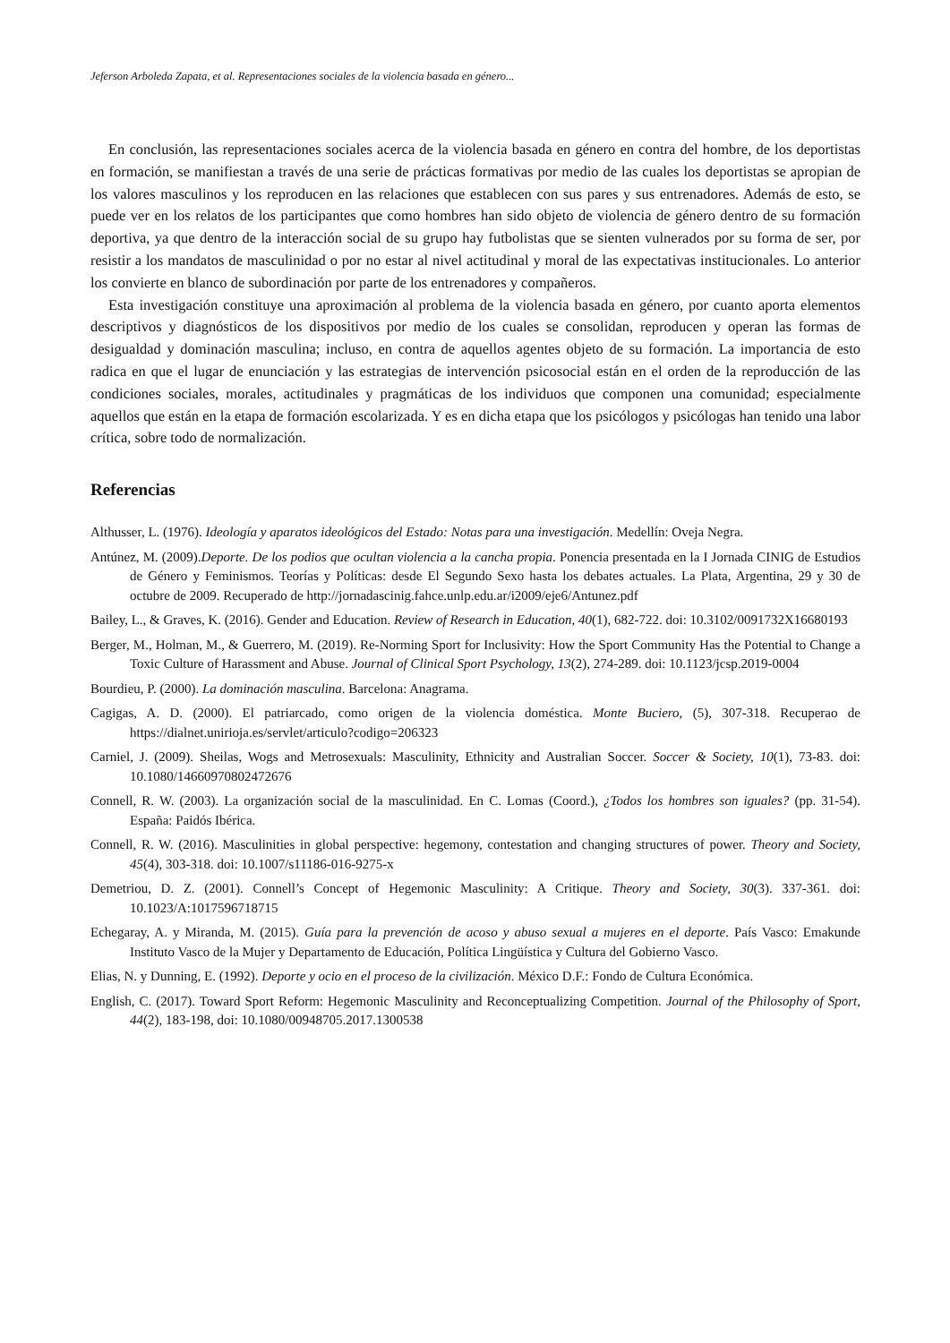Jeferson Arboleda Zapata, et al. Representaciones sociales de la violencia basada en género...
En conclusión, las representaciones sociales acerca de la violencia basada en género en contra del hombre, de los deportistas en formación, se manifiestan a través de una serie de prácticas formativas por medio de las cuales los deportistas se apropian de los valores masculinos y los reproducen en las relaciones que establecen con sus pares y sus entrenadores. Además de esto, se puede ver en los relatos de los participantes que como hombres han sido objeto de violencia de género dentro de su formación deportiva, ya que dentro de la interacción social de su grupo hay futbolistas que se sienten vulnerados por su forma de ser, por resistir a los mandatos de masculinidad o por no estar al nivel actitudinal y moral de las expectativas institucionales. Lo anterior los convierte en blanco de subordinación por parte de los entrenadores y compañeros.
Esta investigación constituye una aproximación al problema de la violencia basada en género, por cuanto aporta elementos descriptivos y diagnósticos de los dispositivos por medio de los cuales se consolidan, reproducen y operan las formas de desigualdad y dominación masculina; incluso, en contra de aquellos agentes objeto de su formación. La importancia de esto radica en que el lugar de enunciación y las estrategias de intervención psicosocial están en el orden de la reproducción de las condiciones sociales, morales, actitudinales y pragmáticas de los individuos que componen una comunidad; especialmente aquellos que están en la etapa de formación escolarizada. Y es en dicha etapa que los psicólogos y psicólogas han tenido una labor crítica, sobre todo de normalización.
Referencias
Althusser, L. (1976). Ideología y aparatos ideológicos del Estado: Notas para una investigación. Medellín: Oveja Negra.
Antúnez, M. (2009).Deporte. De los podios que ocultan violencia a la cancha propia. Ponencia presentada en la I Jornada CINIG de Estudios de Género y Feminismos. Teorías y Políticas: desde El Segundo Sexo hasta los debates actuales. La Plata, Argentina, 29 y 30 de octubre de 2009. Recuperado de http://jornadascinig.fahce.unlp.edu.ar/i2009/eje6/Antunez.pdf
Bailey, L., & Graves, K. (2016). Gender and Education. Review of Research in Education, 40(1), 682-722. doi: 10.3102/0091732X16680193
Berger, M., Holman, M., & Guerrero, M. (2019). Re-Norming Sport for Inclusivity: How the Sport Community Has the Potential to Change a Toxic Culture of Harassment and Abuse. Journal of Clinical Sport Psychology, 13(2), 274-289. doi: 10.1123/jcsp.2019-0004
Bourdieu, P. (2000). La dominación masculina. Barcelona: Anagrama.
Cagigas, A. D. (2000). El patriarcado, como origen de la violencia doméstica. Monte Buciero, (5), 307-318. Recuperao de https://dialnet.unirioja.es/servlet/articulo?codigo=206323
Carniel, J. (2009). Sheilas, Wogs and Metrosexuals: Masculinity, Ethnicity and Australian Soccer. Soccer & Society, 10(1), 73-83. doi: 10.1080/14660970802472676
Connell, R. W. (2003). La organización social de la masculinidad. En C. Lomas (Coord.), ¿Todos los hombres son iguales? (pp. 31-54). España: Paidós Ibérica.
Connell, R. W. (2016). Masculinities in global perspective: hegemony, contestation and changing structures of power. Theory and Society, 45(4), 303-318. doi: 10.1007/s11186-016-9275-x
Demetriou, D. Z. (2001). Connell’s Concept of Hegemonic Masculinity: A Critique. Theory and Society, 30(3). 337-361. doi: 10.1023/A:1017596718715
Echegaray, A. y Miranda, M. (2015). Guía para la prevención de acoso y abuso sexual a mujeres en el deporte. País Vasco: Emakunde Instituto Vasco de la Mujer y Departamento de Educación, Política Lingüística y Cultura del Gobierno Vasco.
Elias, N. y Dunning, E. (1992). Deporte y ocio en el proceso de la civilización. México D.F.: Fondo de Cultura Económica.
English, C. (2017). Toward Sport Reform: Hegemonic Masculinity and Reconceptualizing Competition. Journal of the Philosophy of Sport, 44(2), 183-198, doi: 10.1080/00948705.2017.1300538